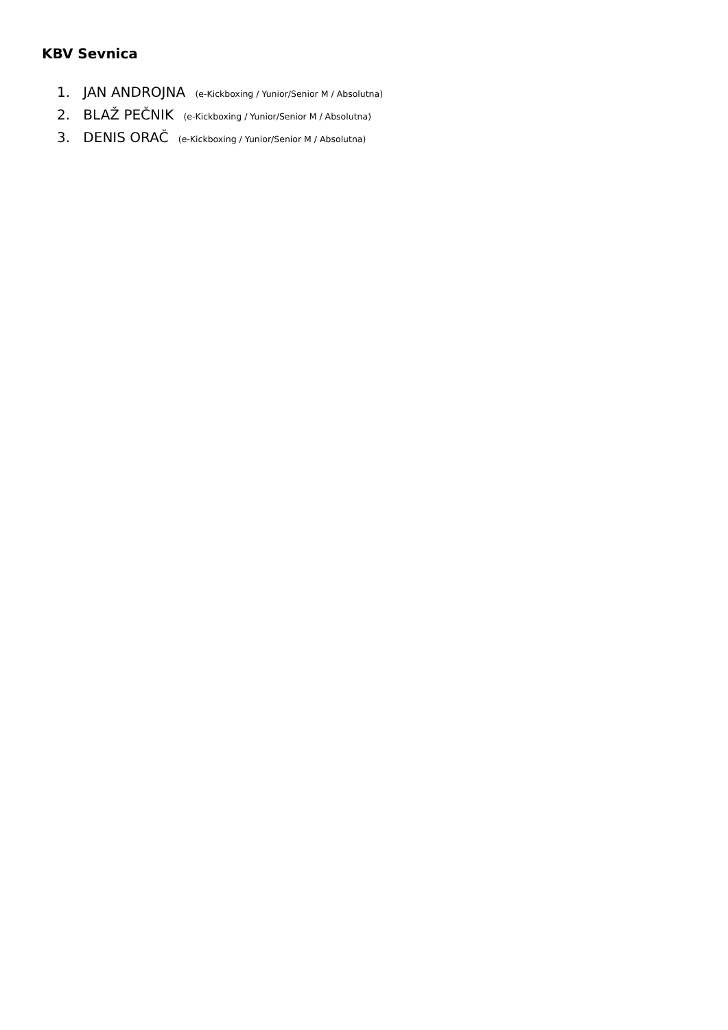KBV Sevnica
1. JAN ANDROJNA (e-Kickboxing / Yunior/Senior M / Absolutna)
2. BLAŽ PEČNIK (e-Kickboxing / Yunior/Senior M / Absolutna)
3. DENIS ORAČ (e-Kickboxing / Yunior/Senior M / Absolutna)